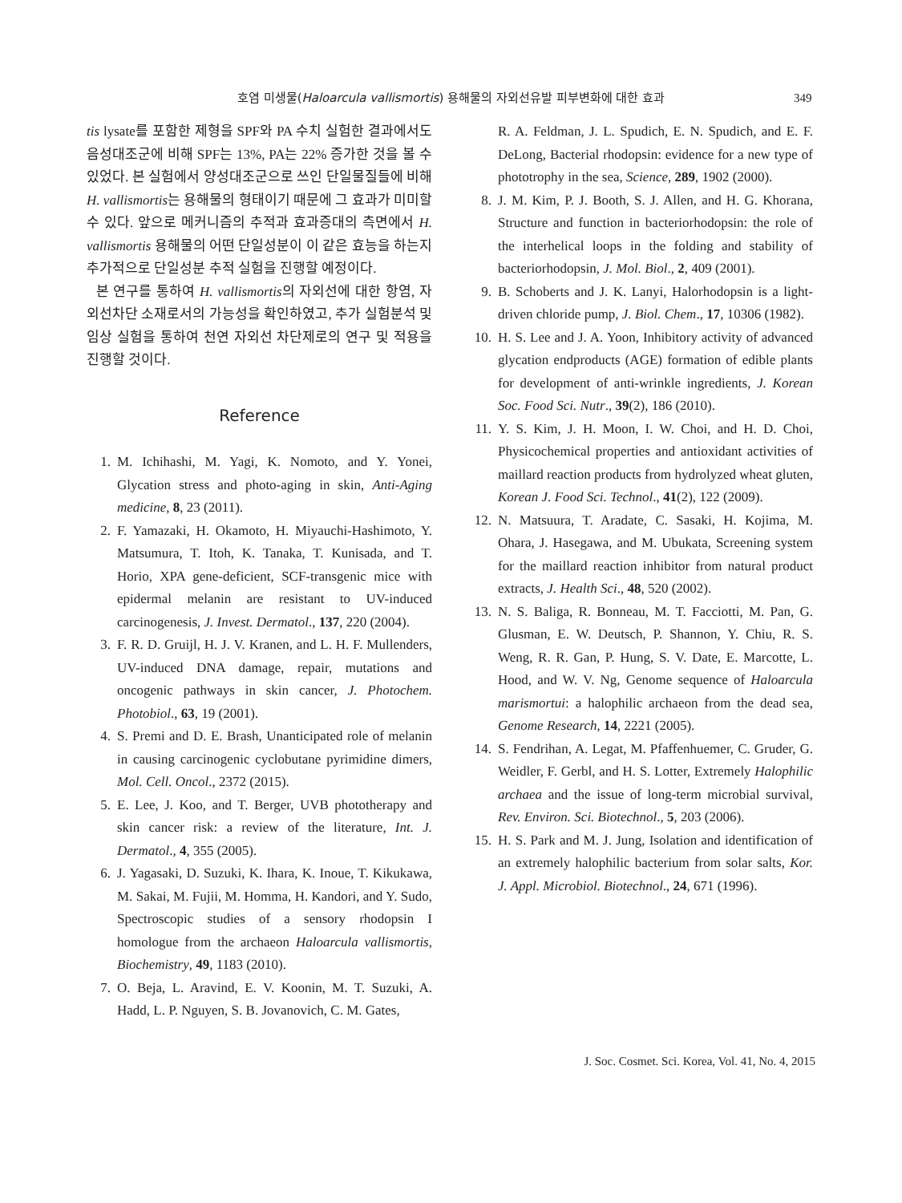호염 미생물(Haloarcula vallismortis) 용해물의 자외선유발 피부변화에 대한 효과 349
tis lysate를 포함한 제형을 SPF와 PA 수치 실험한 결과에서도 음성대조군에 비해 SPF는 13%, PA는 22% 증가한 것을 볼 수 있었다. 본 실험에서 양성대조군으로 쓰인 단일물질들에 비해 H. vallismortis는 용해물의 형태이기 때문에 그 효과가 미미할 수 있다. 앞으로 메커니즘의 추적과 효과증대의 측면에서 H. vallismortis 용해물의 어떤 단일성분이 이 같은 효능을 하는지 추가적으로 단일성분 추적 실험을 진행할 예정이다.
본 연구를 통하여 H. vallismortis의 자외선에 대한 항염, 자외선차단 소재로서의 가능성을 확인하였고, 추가 실험분석 및 임상 실험을 통하여 천연 자외선 차단제로의 연구 및 적용을 진행할 것이다.
Reference
1. M. Ichihashi, M. Yagi, K. Nomoto, and Y. Yonei, Glycation stress and photo-aging in skin, Anti-Aging medicine, 8, 23 (2011).
2. F. Yamazaki, H. Okamoto, H. Miyauchi-Hashimoto, Y. Matsumura, T. Itoh, K. Tanaka, T. Kunisada, and T. Horio, XPA gene-deficient, SCF-transgenic mice with epidermal melanin are resistant to UV-induced carcinogenesis, J. Invest. Dermatol., 137, 220 (2004).
3. F. R. D. Gruijl, H. J. V. Kranen, and L. H. F. Mullenders, UV-induced DNA damage, repair, mutations and oncogenic pathways in skin cancer, J. Photochem. Photobiol., 63, 19 (2001).
4. S. Premi and D. E. Brash, Unanticipated role of melanin in causing carcinogenic cyclobutane pyrimidine dimers, Mol. Cell. Oncol., 2372 (2015).
5. E. Lee, J. Koo, and T. Berger, UVB phototherapy and skin cancer risk: a review of the literature, Int. J. Dermatol., 4, 355 (2005).
6. J. Yagasaki, D. Suzuki, K. Ihara, K. Inoue, T. Kikukawa, M. Sakai, M. Fujii, M. Homma, H. Kandori, and Y. Sudo, Spectroscopic studies of a sensory rhodopsin I homologue from the archaeon Haloarcula vallismortis, Biochemistry, 49, 1183 (2010).
7. O. Beja, L. Aravind, E. V. Koonin, M. T. Suzuki, A. Hadd, L. P. Nguyen, S. B. Jovanovich, C. M. Gates,
R. A. Feldman, J. L. Spudich, E. N. Spudich, and E. F. DeLong, Bacterial rhodopsin: evidence for a new type of phototrophy in the sea, Science, 289, 1902 (2000).
8. J. M. Kim, P. J. Booth, S. J. Allen, and H. G. Khorana, Structure and function in bacteriorhodopsin: the role of the interhelical loops in the folding and stability of bacteriorhodopsin, J. Mol. Biol., 2, 409 (2001).
9. B. Schoberts and J. K. Lanyi, Halorhodopsin is a light-driven chloride pump, J. Biol. Chem., 17, 10306 (1982).
10. H. S. Lee and J. A. Yoon, Inhibitory activity of advanced glycation endproducts (AGE) formation of edible plants for development of anti-wrinkle ingredients, J. Korean Soc. Food Sci. Nutr., 39(2), 186 (2010).
11. Y. S. Kim, J. H. Moon, I. W. Choi, and H. D. Choi, Physicochemical properties and antioxidant activities of maillard reaction products from hydrolyzed wheat gluten, Korean J. Food Sci. Technol., 41(2), 122 (2009).
12. N. Matsuura, T. Aradate, C. Sasaki, H. Kojima, M. Ohara, J. Hasegawa, and M. Ubukata, Screening system for the maillard reaction inhibitor from natural product extracts, J. Health Sci., 48, 520 (2002).
13. N. S. Baliga, R. Bonneau, M. T. Facciotti, M. Pan, G. Glusman, E. W. Deutsch, P. Shannon, Y. Chiu, R. S. Weng, R. R. Gan, P. Hung, S. V. Date, E. Marcotte, L. Hood, and W. V. Ng, Genome sequence of Haloarcula marismortui: a halophilic archaeon from the dead sea, Genome Research, 14, 2221 (2005).
14. S. Fendrihan, A. Legat, M. Pfaffenhuemer, C. Gruder, G. Weidler, F. Gerbl, and H. S. Lotter, Extremely Halophilic archaea and the issue of long-term microbial survival, Rev. Environ. Sci. Biotechnol., 5, 203 (2006).
15. H. S. Park and M. J. Jung, Isolation and identification of an extremely halophilic bacterium from solar salts, Kor. J. Appl. Microbiol. Biotechnol., 24, 671 (1996).
J. Soc. Cosmet. Sci. Korea, Vol. 41, No. 4, 2015